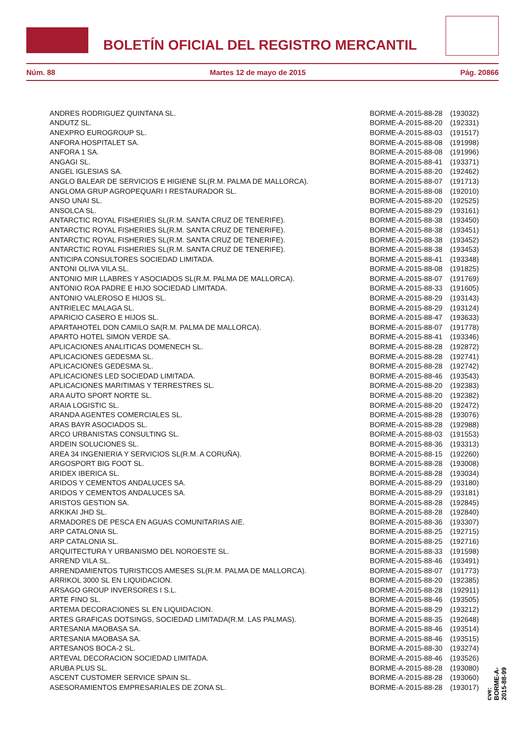BOLETÍN OFICIAL DEL REGISTRO MERCANTIL
Núm. 88 Martes 12 de mayo de 2015 Pág. 20866
| ANDRES RODRIGUEZ QUINTANA SL. | BORME-A-2015-88-28 | (193032) |
| ANDUTZ SL. | BORME-A-2015-88-20 | (192331) |
| ANEXPRO EUROGROUP SL. | BORME-A-2015-88-03 | (191517) |
| ANFORA HOSPITALET SA. | BORME-A-2015-88-08 | (191998) |
| ANFORA 1 SA. | BORME-A-2015-88-08 | (191996) |
| ANGAGI SL. | BORME-A-2015-88-41 | (193371) |
| ANGEL IGLESIAS SA. | BORME-A-2015-88-20 | (192462) |
| ANGLO BALEAR DE SERVICIOS E HIGIENE SL(R.M. PALMA DE MALLORCA). | BORME-A-2015-88-07 | (191713) |
| ANGLOMA GRUP AGROPEQUARI I RESTAURADOR SL. | BORME-A-2015-88-08 | (192010) |
| ANSO UNAI SL. | BORME-A-2015-88-20 | (192525) |
| ANSOLCA SL. | BORME-A-2015-88-29 | (193161) |
| ANTARCTIC ROYAL FISHERIES SL(R.M. SANTA CRUZ DE TENERIFE). | BORME-A-2015-88-38 | (193450) |
| ANTARCTIC ROYAL FISHERIES SL(R.M. SANTA CRUZ DE TENERIFE). | BORME-A-2015-88-38 | (193451) |
| ANTARCTIC ROYAL FISHERIES SL(R.M. SANTA CRUZ DE TENERIFE). | BORME-A-2015-88-38 | (193452) |
| ANTARCTIC ROYAL FISHERIES SL(R.M. SANTA CRUZ DE TENERIFE). | BORME-A-2015-88-38 | (193453) |
| ANTICIPA CONSULTORES SOCIEDAD LIMITADA. | BORME-A-2015-88-41 | (193348) |
| ANTONI OLIVA VILA SL. | BORME-A-2015-88-08 | (191825) |
| ANTONIO MIR LLABRES Y ASOCIADOS SL(R.M. PALMA DE MALLORCA). | BORME-A-2015-88-07 | (191769) |
| ANTONIO ROA PADRE E HIJO SOCIEDAD LIMITADA. | BORME-A-2015-88-33 | (191605) |
| ANTONIO VALEROSO E HIJOS SL. | BORME-A-2015-88-29 | (193143) |
| ANTRIELEC MALAGA SL. | BORME-A-2015-88-29 | (193124) |
| APARICIO CASERO E HIJOS SL. | BORME-A-2015-88-47 | (193633) |
| APARTAHOTEL DON CAMILO SA(R.M. PALMA DE MALLORCA). | BORME-A-2015-88-07 | (191778) |
| APARTO HOTEL SIMON VERDE SA. | BORME-A-2015-88-41 | (193346) |
| APLICACIONES ANALITICAS DOMENECH SL. | BORME-A-2015-88-28 | (192872) |
| APLICACIONES GEDESMA SL. | BORME-A-2015-88-28 | (192741) |
| APLICACIONES GEDESMA SL. | BORME-A-2015-88-28 | (192742) |
| APLICACIONES LED SOCIEDAD LIMITADA. | BORME-A-2015-88-46 | (193543) |
| APLICACIONES MARITIMAS Y TERRESTRES SL. | BORME-A-2015-88-20 | (192383) |
| ARA AUTO SPORT NORTE SL. | BORME-A-2015-88-20 | (192382) |
| ARAIA LOGISTIC SL. | BORME-A-2015-88-20 | (192472) |
| ARANDA AGENTES COMERCIALES SL. | BORME-A-2015-88-28 | (193076) |
| ARAS BAYR ASOCIADOS SL. | BORME-A-2015-88-28 | (192988) |
| ARCO URBANISTAS CONSULTING SL. | BORME-A-2015-88-03 | (191553) |
| ARDEIN SOLUCIONES SL. | BORME-A-2015-88-36 | (193313) |
| AREA 34 INGENIERIA Y SERVICIOS SL(R.M. A CORUÑA). | BORME-A-2015-88-15 | (192260) |
| ARGOSPORT BIG FOOT SL. | BORME-A-2015-88-28 | (193008) |
| ARIDEX IBERICA SL. | BORME-A-2015-88-28 | (193034) |
| ARIDOS Y CEMENTOS ANDALUCES SA. | BORME-A-2015-88-29 | (193180) |
| ARIDOS Y CEMENTOS ANDALUCES SA. | BORME-A-2015-88-29 | (193181) |
| ARISTOS GESTION SA. | BORME-A-2015-88-28 | (192845) |
| ARKIKAI JHD SL. | BORME-A-2015-88-28 | (192840) |
| ARMADORES DE PESCA EN AGUAS COMUNITARIAS AIE. | BORME-A-2015-88-36 | (193307) |
| ARP CATALONIA SL. | BORME-A-2015-88-25 | (192715) |
| ARP CATALONIA SL. | BORME-A-2015-88-25 | (192716) |
| ARQUITECTURA Y URBANISMO DEL NOROESTE SL. | BORME-A-2015-88-33 | (191598) |
| ARREND VILA SL. | BORME-A-2015-88-46 | (193491) |
| ARRENDAMIENTOS TURISTICOS AMESES SL(R.M. PALMA DE MALLORCA). | BORME-A-2015-88-07 | (191773) |
| ARRIKOL 3000 SL EN LIQUIDACION. | BORME-A-2015-88-20 | (192385) |
| ARSAGO GROUP INVERSORES I S.L. | BORME-A-2015-88-28 | (192911) |
| ARTE FINO SL. | BORME-A-2015-88-46 | (193505) |
| ARTEMA DECORACIONES SL EN LIQUIDACION. | BORME-A-2015-88-29 | (193212) |
| ARTES GRAFICAS DOTSINGS, SOCIEDAD LIMITADA(R.M. LAS PALMAS). | BORME-A-2015-88-35 | (192648) |
| ARTESANIA MAOBASA SA. | BORME-A-2015-88-46 | (193514) |
| ARTESANIA MAOBASA SA. | BORME-A-2015-88-46 | (193515) |
| ARTESANOS BOCA-2 SL. | BORME-A-2015-88-30 | (193274) |
| ARTEVAL DECORACION SOCIEDAD LIMITADA. | BORME-A-2015-88-46 | (193526) |
| ARUBA PLUS SL. | BORME-A-2015-88-28 | (193080) |
| ASCENT CUSTOMER SERVICE SPAIN SL. | BORME-A-2015-88-28 | (193060) |
| ASESORAMIENTOS EMPRESARIALES DE ZONA SL. | BORME-A-2015-88-28 | (193017) |
cve: BORME-A-2015-88-99